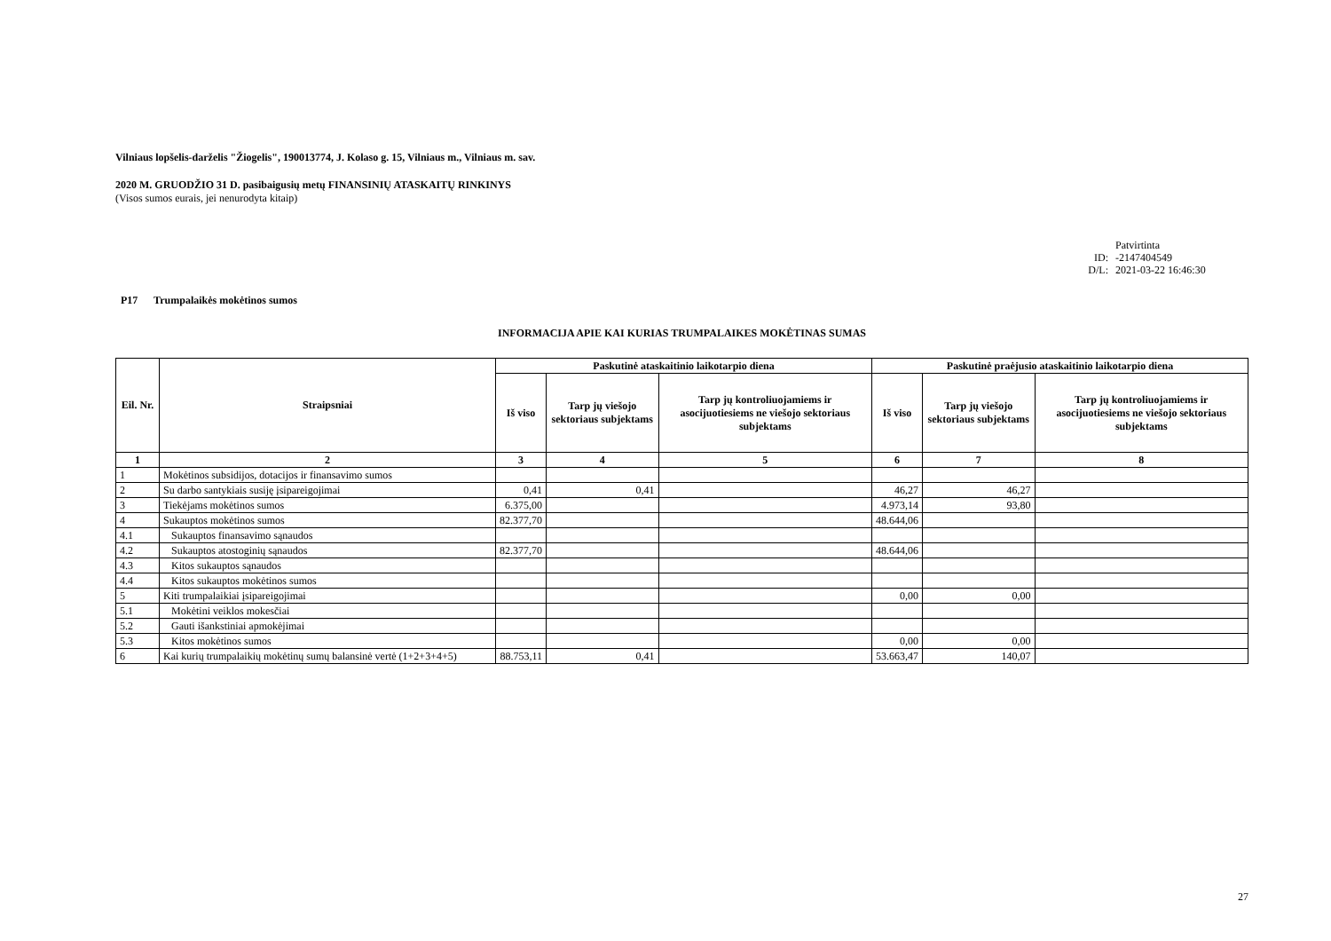Vilniaus lopšelis-darželis "Žiogelis", 190013774, J. Kolaso g. 15, Vilniaus m., Vilniaus m. sav.
2020 M. GRUODŽIO 31 D. pasibaigusių metų FINANSINIŲ ATASKAITŲ RINKINYS
(Visos sumos eurais, jei nenurodyta kitaip)
Patvirtinta
ID: -2147404549
D/L: 2021-03-22 16:46:30
P17 Trumpalaikės mokėtinos sumos
INFORMACIJA APIE KAI KURIAS TRUMPALAIKES MOKĖTINAS SUMAS
| Eil. Nr. | Straipsniai | Paskutinė ataskaitinio laikotarpio diena | | | Paskutinė praėjusio ataskaitinio laikotarpio diena | | |
| --- | --- | --- | --- | --- | --- | --- | --- |
| | | Iš viso | Tarp jų viešojo sektoriaus subjektams | Tarp jų kontroliuojamiems ir asocijuotiesiems ne viešojo sektoriaus subjektams | Iš viso | Tarp jų viešojo sektoriaus subjektams | Tarp jų kontroliuojamiems ir asocijuotiesiems ne viešojo sektoriaus subjektams |
| 1 | 2 | 3 | 4 | 5 | 6 | 7 | 8 |
| 1 | Mokėtinos subsidijos, dotacijos ir finansavimo sumos | | | | | | |
| 2 | Su darbo santykiais susiję įsipareigojimai | 0,41 | 0,41 | | 46,27 | 46,27 | |
| 3 | Tiekėjams mokėtinos sumos | 6.375,00 | | | 4.973,14 | 93,80 | |
| 4 | Sukauptos mokėtinos sumos | 82.377,70 | | | 48.644,06 | | |
| 4.1 | Sukauptos finansavimo sąnaudos | | | | | | |
| 4.2 | Sukauptos atostoginių sąnaudos | 82.377,70 | | | 48.644,06 | | |
| 4.3 | Kitos sukauptos sąnaudos | | | | | | |
| 4.4 | Kitos sukauptos mokėtinos sumos | | | | | | |
| 5 | Kiti trumpalaikiai įsipareigojimai | | | | 0,00 | 0,00 | |
| 5.1 | Mokėtini veiklos mokesčiai | | | | | | |
| 5.2 | Gauti išankstiniai apmokėjimai | | | | | | |
| 5.3 | Kitos mokėtinos sumos | | | | 0,00 | 0,00 | |
| 6 | Kai kurių trumpalaikių mokėtinų sumų balansinė vertė (1+2+3+4+5) | 88.753,11 | 0,41 | | 53.663,47 | 140,07 | |
27